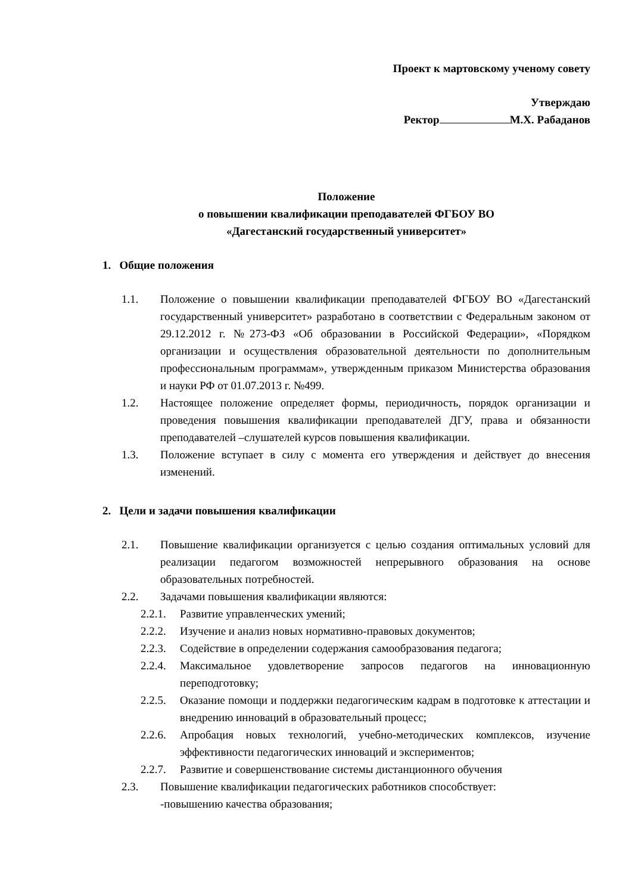Проект к мартовскому ученому совету
Утверждаю
Ректор М.Х. Рабаданов
Положение
о повышении квалификации преподавателей ФГБОУ ВО
«Дагестанский государственный университет»
1. Общие положения
1.1. Положение о повышении квалификации преподавателей ФГБОУ ВО «Дагестанский государственный университет» разработано в соответствии с Федеральным законом от 29.12.2012 г. №273-ФЗ «Об образовании в Российской Федерации», «Порядком организации и осуществления образовательной деятельности по дополнительным профессиональным программам», утвержденным приказом Министерства образования и науки РФ от 01.07.2013 г. №499.
1.2. Настоящее положение определяет формы, периодичность, порядок организации и проведения повышения квалификации преподавателей ДГУ, права и обязанности преподавателей –слушателей курсов повышения квалификации.
1.3. Положение вступает в силу с момента его утверждения и действует до внесения изменений.
2. Цели и задачи повышения квалификации
2.1. Повышение квалификации организуется с целью создания оптимальных условий для реализации педагогом возможностей непрерывного образования на основе образовательных потребностей.
2.2. Задачами повышения квалификации являются:
2.2.1. Развитие управленческих умений;
2.2.2. Изучение и анализ новых нормативно-правовых документов;
2.2.3. Содействие в определении содержания самообразования педагога;
2.2.4. Максимальное удовлетворение запросов педагогов на инновационную переподготовку;
2.2.5. Оказание помощи и поддержки педагогическим кадрам в подготовке к аттестации и внедрению инноваций в образовательный процесс;
2.2.6. Апробация новых технологий, учебно-методических комплексов, изучение эффективности педагогических инноваций и экспериментов;
2.2.7. Развитие и совершенствование системы дистанционного обучения
2.3. Повышение квалификации педагогических работников способствует:
-повышению качества образования;